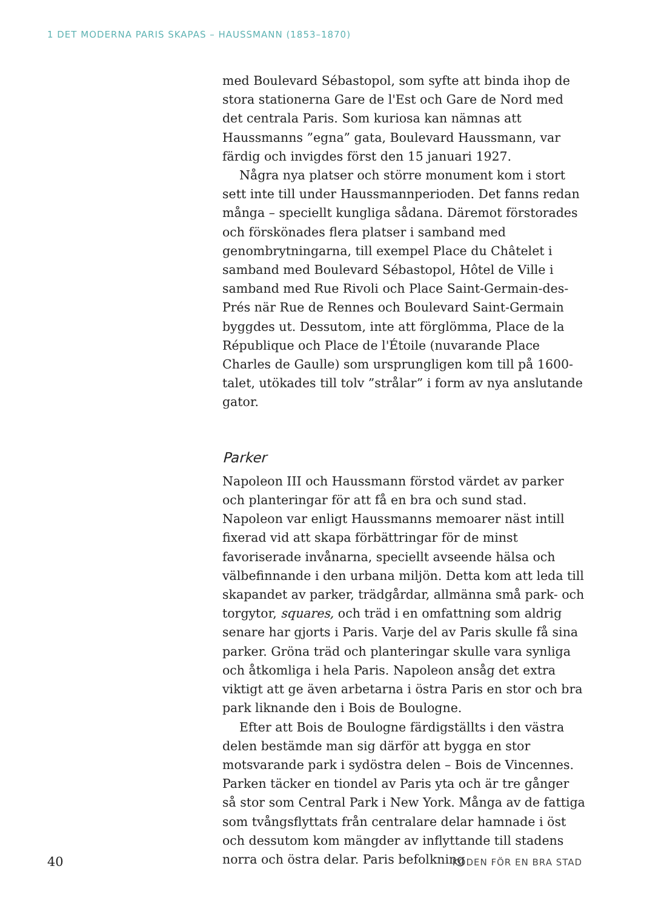1 DET MODERNA PARIS SKAPAS – HAUSSMANN (1853–1870)
med Boulevard Sébastopol, som syfte att binda ihop de stora stationerna Gare de l'Est och Gare de Nord med det centrala Paris. Som kuriosa kan nämnas att Haussmanns ”egna” gata, Boulevard Haussmann, var färdig och invigdes först den 15 januari 1927.
Några nya platser och större monument kom i stort sett inte till under Haussmannperioden. Det fanns redan många – speciellt kungliga sådana. Däremot förstorades och förskönades flera platser i samband med genombrytningarna, till exempel Place du Châtelet i samband med Boulevard Sébastopol, Hôtel de Ville i samband med Rue Rivoli och Place Saint-Germain-des-Prés när Rue de Rennes och Boulevard Saint-Germain byggdes ut. Dessutom, inte att förglömma, Place de la République och Place de l'Étoile (nuvarande Place Charles de Gaulle) som ursprungligen kom till på 1600-talet, utökades till tolv ”strålar” i form av nya anslutande gator.
Parker
Napoleon III och Haussmann förstod värdet av parker och planteringar för att få en bra och sund stad. Napoleon var enligt Haussmanns memoarer näst intill fixerad vid att skapa förbättringar för de minst favoriserade invånarna, speciellt avseende hälsa och välbefinnande i den urbana miljön. Detta kom att leda till skapandet av parker, trädgårdar, allmänna små park- och torgytor, squares, och träd i en omfattning som aldrig senare har gjorts i Paris. Varje del av Paris skulle få sina parker. Gröna träd och planteringar skulle vara synliga och åtkomliga i hela Paris. Napoleon ansåg det extra viktigt att ge även arbetarna i östra Paris en stor och bra park liknande den i Bois de Boulogne.
Efter att Bois de Boulogne färdigställts i den västra delen bestämde man sig därför att bygga en stor motsvarande park i sydöstra delen – Bois de Vincennes. Parken täcker en tiondel av Paris yta och är tre gånger så stor som Central Park i New York. Många av de fattiga som tvångsflyttats från centralare delar hamnade i öst och dessutom kom mängder av inflyttande till stadens norra och östra delar. Paris befolkning
40 KODEN FÖR EN BRA STAD